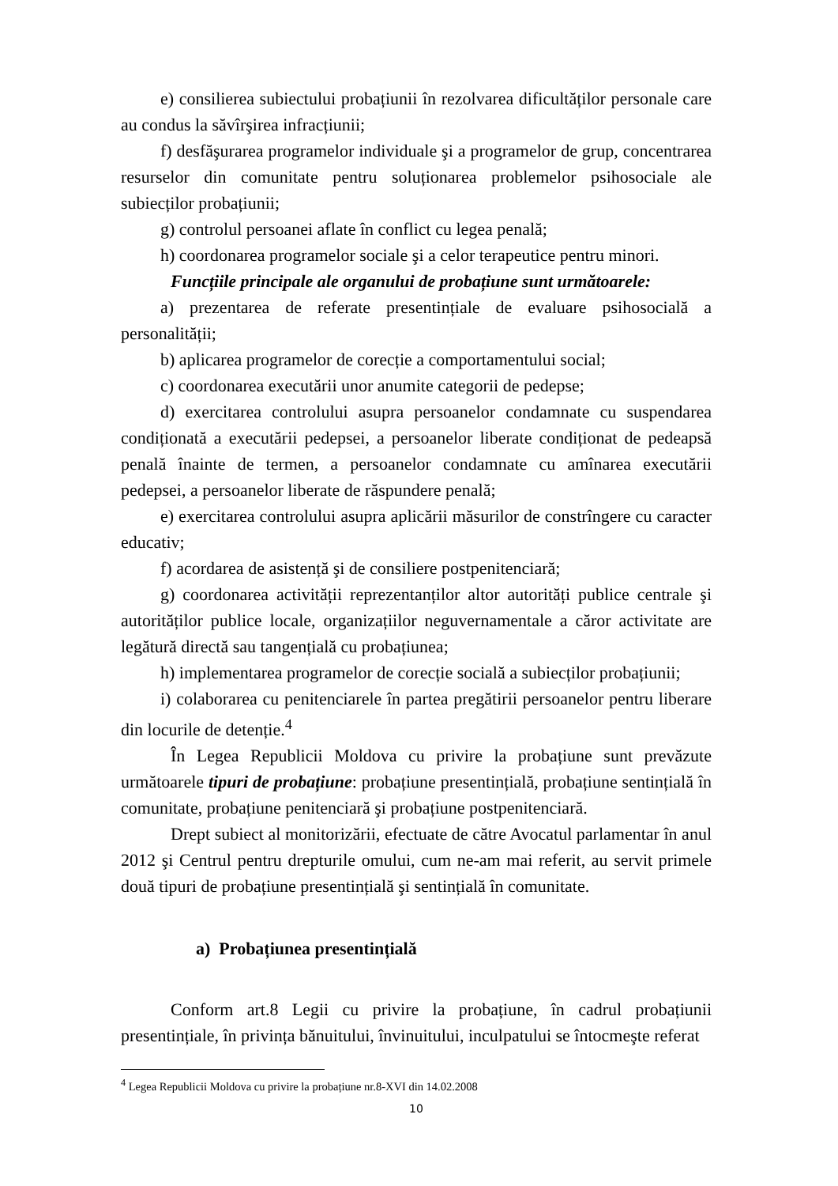e) consilierea subiectului probațiunii în rezolvarea dificultăților personale care au condus la săvîrşirea infracțiunii;
f) desfăşurarea programelor individuale şi a programelor de grup, concentrarea resurselor din comunitate pentru soluționarea problemelor psihosociale ale subiecților probațiunii;
g) controlul persoanei aflate în conflict cu legea penală;
h) coordonarea programelor sociale şi a celor terapeutice pentru minori.
Funcțiile principale ale organului de probațiune sunt următoarele:
a) prezentarea de referate presentințiale de evaluare psihosocială a personalității;
b) aplicarea programelor de corecție a comportamentului social;
c) coordonarea executării unor anumite categorii de pedepse;
d) exercitarea controlului asupra persoanelor condamnate cu suspendarea condiționată a executării pedepsei, a persoanelor liberate condiționat de pedeapsă penală înainte de termen, a persoanelor condamnate cu amînarea executării pedepsei, a persoanelor liberate de răspundere penală;
e) exercitarea controlului asupra aplicării măsurilor de constrîngere cu caracter educativ;
f) acordarea de asistență şi de consiliere postpenitenciară;
g) coordonarea activității reprezentanților altor autorități publice centrale şi autorităților publice locale, organizațiilor neguvernamentale a căror activitate are legătură directă sau tangențială cu probațiunea;
h) implementarea programelor de corecție socială a subiecților probațiunii;
i) colaborarea cu penitenciarele în partea pregătirii persoanelor pentru liberare din locurile de detenție.<sup>4</sup>
În Legea Republicii Moldova cu privire la probațiune sunt prevăzute următoarele tipuri de probațiune: probațiune presentințială, probațiune sentințială în comunitate, probațiune penitenciară şi probațiune postpenitenciară.
Drept subiect al monitorizării, efectuate de către Avocatul parlamentar în anul 2012 şi Centrul pentru drepturile omului, cum ne-am mai referit, au servit primele două tipuri de probațiune presentințială şi sentințială în comunitate.
a) Probațiunea presentințială
Conform art.8 Legii cu privire la probațiune, în cadrul probațiunii presentințiale, în privința bănuitului, învinuitului, inculpatului se întocmeşte referat
<sup>4</sup> Legea Republicii Moldova cu privire la probațiune nr.8-XVI din 14.02.2008
10